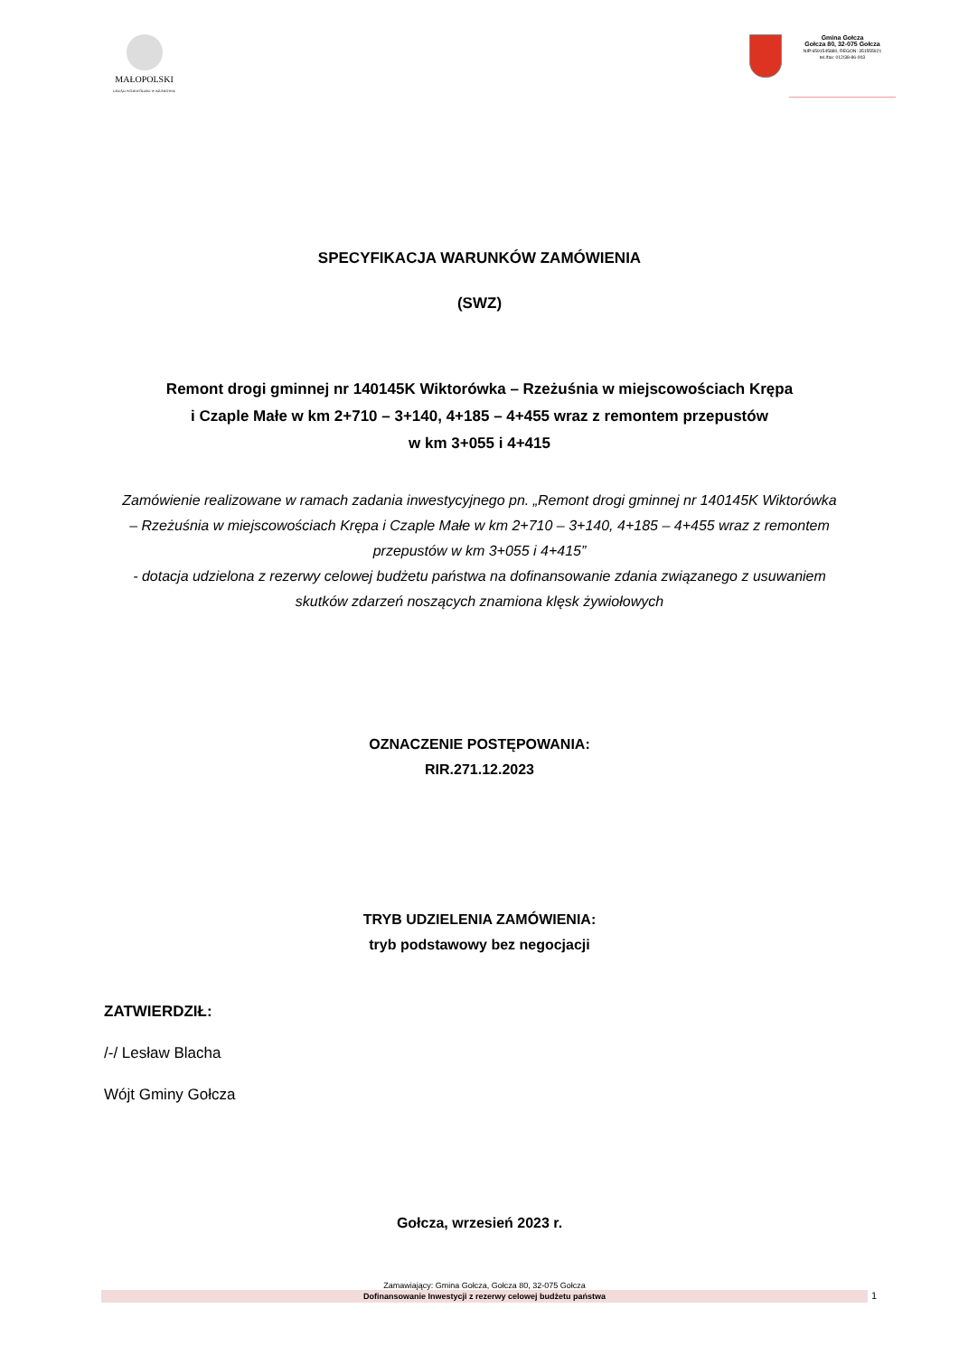MAŁOPOLSKI
URZĄD WOJEWÓDZKI W KRAKOWIE
Gmina Gołcza
Gołcza 80, 32-075 Gołcza
NIP:6591545880, REGON: 351555921
tel./fax: 012/38-86-003
SPECYFIKACJA WARUNKÓW ZAMÓWIENIA
(SWZ)
Remont drogi gminnej nr 140145K Wiktorówka – Rzeżuśnia w miejscowościach Krępa
i Czaple Małe w km 2+710 – 3+140, 4+185 – 4+455 wraz z remontem przepustów
w km 3+055 i 4+415
Zamówienie realizowane w ramach zadania inwestycyjnego pn. „Remont drogi gminnej nr 140145K Wiktorówka – Rzeżuśnia w miejscowościach Krępa i Czaple Małe w km 2+710 – 3+140, 4+185 – 4+455 wraz z remontem przepustów w km 3+055 i 4+415”
- dotacja udzielona z rezerwy celowej budżetu państwa na dofinansowanie zdania związanego z usuwaniem skutków zdarzeń noszących znamiona klęsk żywiołowych
OZNACZENIE POSTĘPOWANIA:
RIR.271.12.2023
TRYB UDZIELENIA ZAMÓWIENIA:
tryb podstawowy bez negocjacji
ZATWIERDZIŁ:
/-/ Lesław Blacha
Wójt Gminy Gołcza
Gołcza, wrzesień 2023 r.
Zamawiający: Gmina Gołcza, Gołcza 80, 32-075 Gołcza
Dofinansowanie Inwestycji z rezerwy celowej budżetu państwa
1